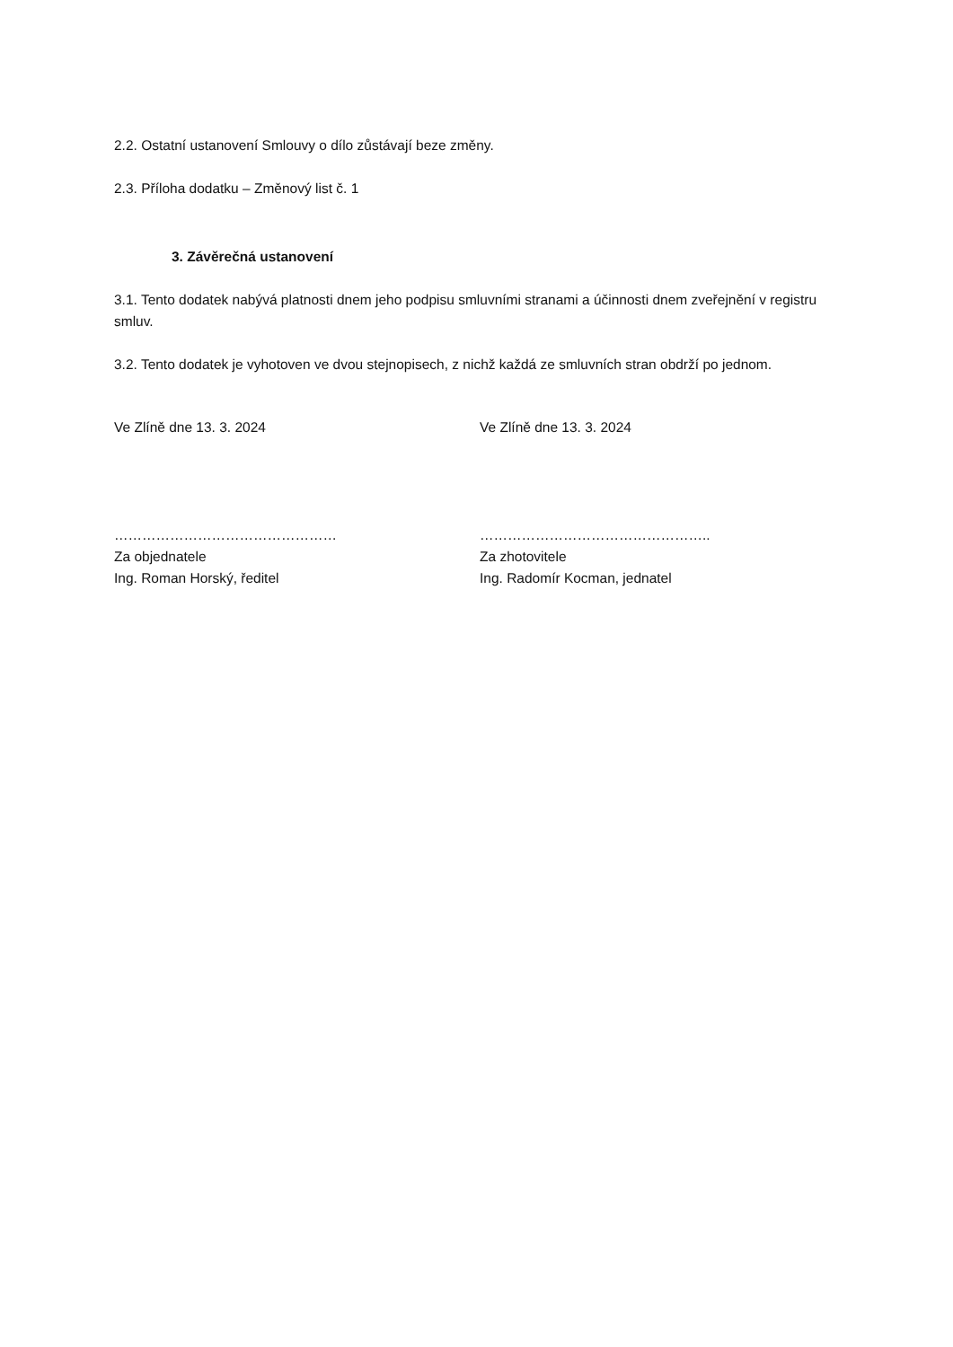2.2. Ostatní ustanovení Smlouvy o dílo zůstávají beze změny.
2.3. Příloha dodatku – Změnový list č. 1
3. Závěrečná ustanovení
3.1. Tento dodatek nabývá platnosti dnem jeho podpisu smluvními stranami a účinnosti dnem zveřejnění v registru smluv.
3.2. Tento dodatek je vyhotoven ve dvou stejnopisech, z nichž každá ze smluvních stran obdrží po jednom.
Ve Zlíně dne 13. 3. 2024
…………………………………………
Za objednatele
Ing. Roman Horský, ředitel
Ve Zlíně dne 13. 3. 2024
…………………………………………..
Za zhotovitele
Ing. Radomír Kocman, jednatel